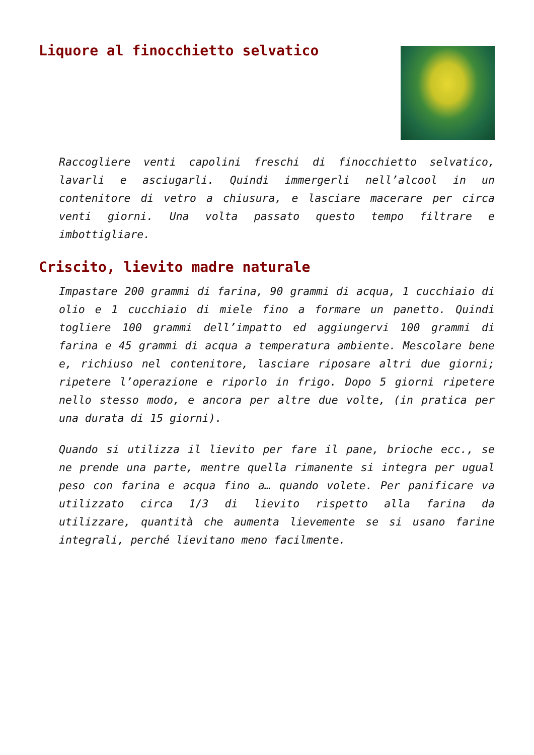Liquore al finocchietto selvatico
Raccogliere venti capolini freschi di finocchietto selvatico, lavarli e asciugarli. Quindi immergerli nell’alcool in un contenitore di vetro a chiusura, e lasciare macerare per circa venti giorni. Una volta passato questo tempo filtrare e imbottigliare.
Criscito, lievito madre naturale
Impastare 200 grammi di farina, 90 grammi di acqua, 1 cucchiaio di olio e 1 cucchiaio di miele fino a formare un panetto. Quindi togliere 100 grammi dell’impatto ed aggiungervi 100 grammi di farina e 45 grammi di acqua a temperatura ambiente. Mescolare bene e, richiuso nel contenitore, lasciare riposare altri due giorni; ripetere l’operazione e riporlo in frigo. Dopo 5 giorni ripetere nello stesso modo, e ancora per altre due volte, (in pratica per una durata di 15 giorni).
Quando si utilizza il lievito per fare il pane, brioche ecc., se ne prende una parte, mentre quella rimanente si integra per ugual peso con farina e acqua fino a… quando volete. Per panificare va utilizzato circa 1/3 di lievito rispetto alla farina da utilizzare, quantità che aumenta lievemente se si usano farine integrali, perché lievitano meno facilmente.